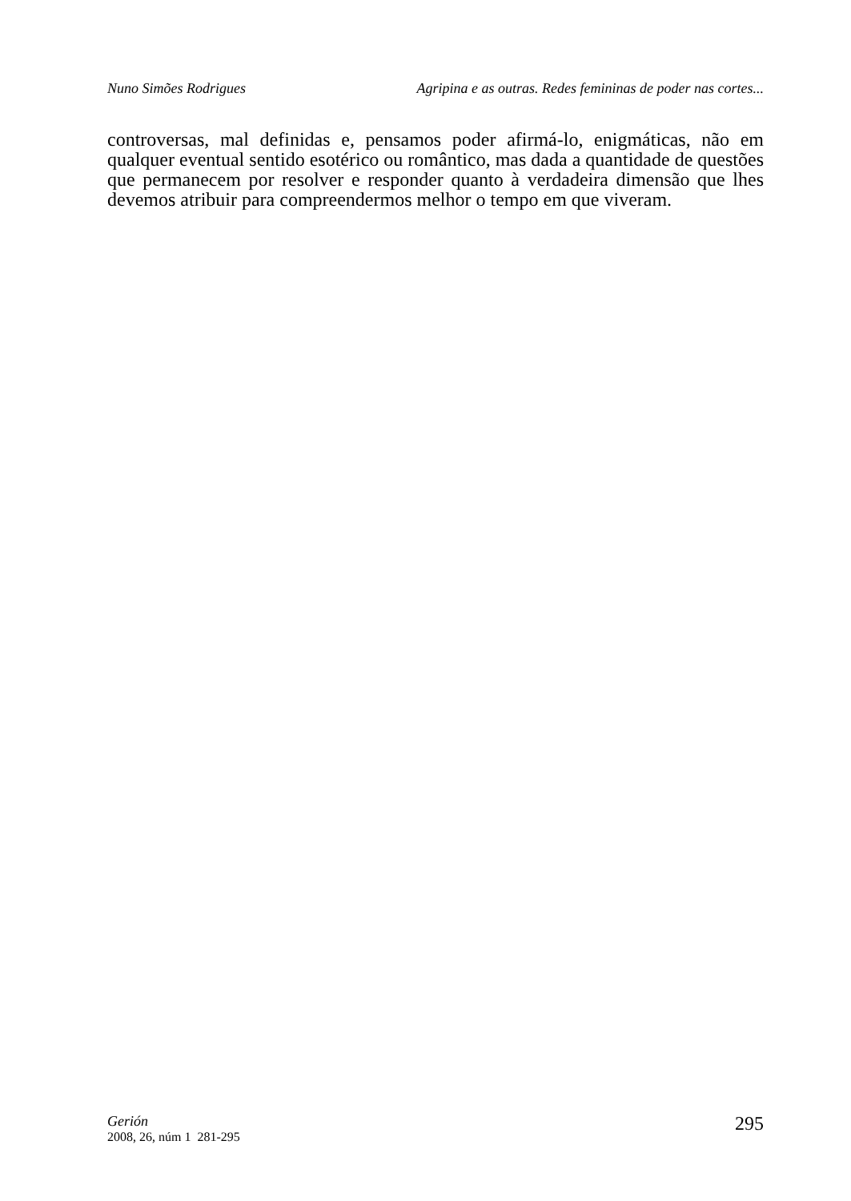Nuno Simões Rodrigues Agripina e as outras. Redes femininas de poder nas cortes...
controversas, mal definidas e, pensamos poder afirmá-lo, enigmáticas, não em qualquer eventual sentido esotérico ou romântico, mas dada a quantidade de questões que permanecem por resolver e responder quanto à verdadeira dimensão que lhes devemos atribuir para compreendermos melhor o tempo em que viveram.
Gerión
2008, 26, núm 1 281-295
295